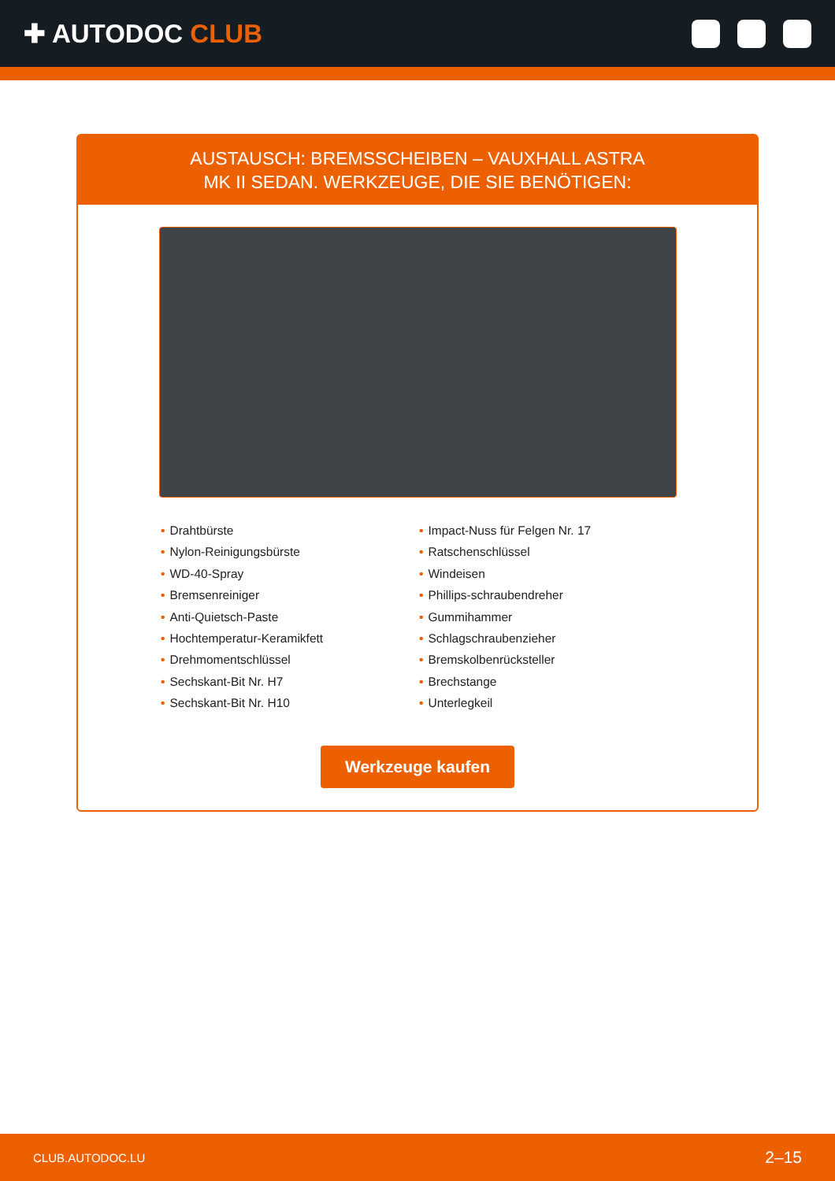✚ AUTODOC CLUB
AUSTAUSCH: BREMSSCHEIBEN – VAUXHALL ASTRA
MK II SEDAN. WERKZEUGE, DIE SIE BENÖTIGEN:
• Drahtbürste
• Nylon-Reinigungsbürste
• WD-40-Spray
• Bremsenreiniger
• Anti-Quietsch-Paste
• Hochtemperatur-Keramikfett
• Drehmomentschlüssel
• Sechskant-Bit Nr. H7
• Sechskant-Bit Nr. H10
• Impact-Nuss für Felgen Nr. 17
• Ratschenschlüssel
• Windeisen
• Phillips-schraubendreher
• Gummihammer
• Schlagschraubenzieher
• Bremskolbenrücksteller
• Brechstange
• Unterlegkeil
Werkzeuge kaufen
CLUB.AUTODOC.LU 2–15